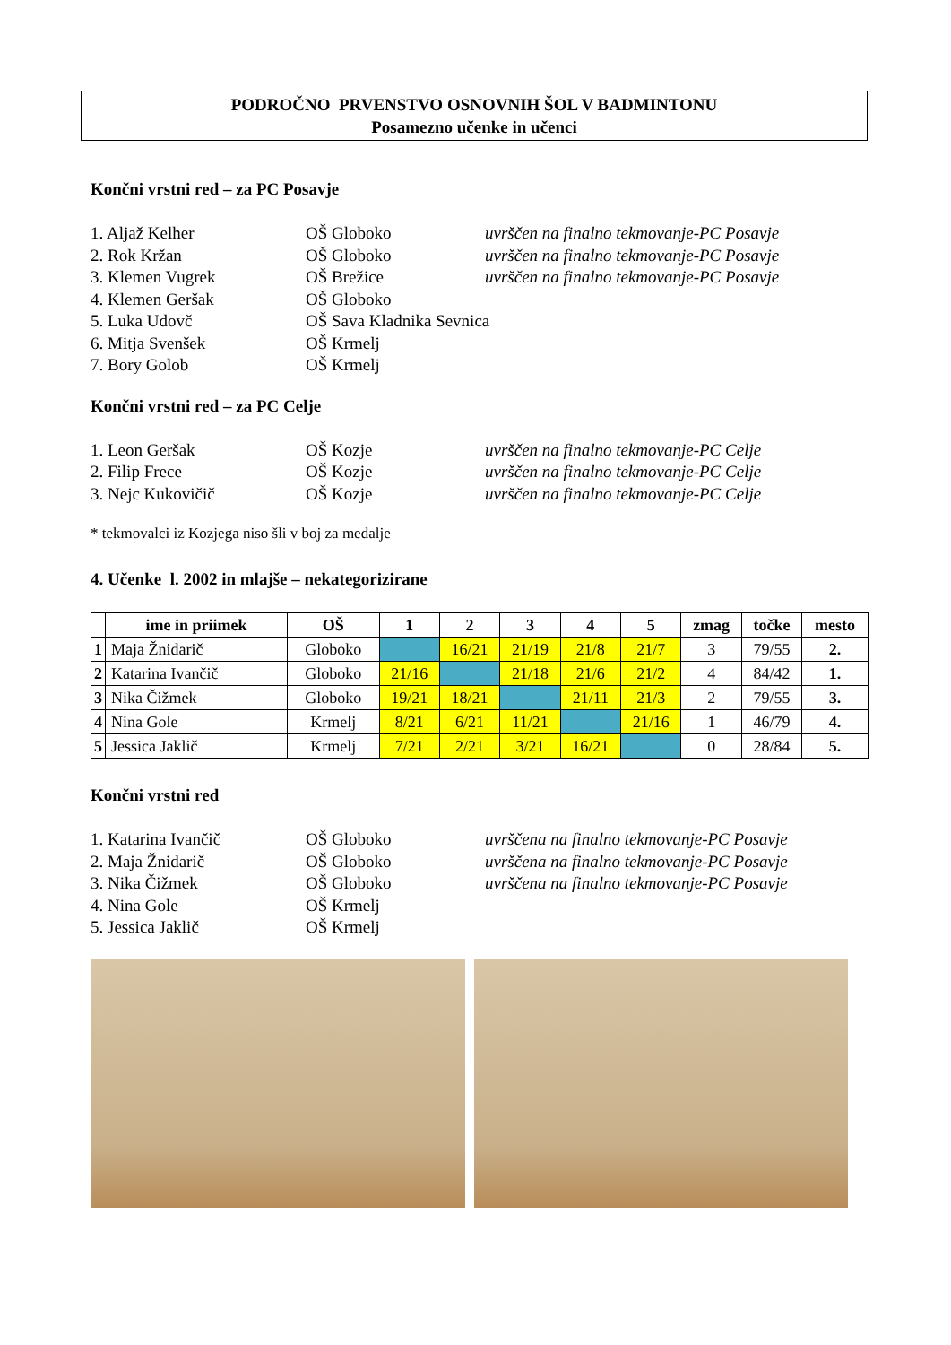PODROČNO PRVENSTVO OSNOVNIH ŠOL V BADMINTONU
Posamezno učenke in učenci
Končni vrstni red – za PC Posavje
1. Aljaž Kelher OŠ Globoko uvrščen na finalno tekmovanje-PC Posavje
2. Rok Kržan OŠ Globoko uvrščen na finalno tekmovanje-PC Posavje
3. Klemen Vugrek OŠ Brežice uvrščen na finalno tekmovanje-PC Posavje
4. Klemen Geršak OŠ Globoko
5. Luka Udovč OŠ Sava Kladnika Sevnica
6. Mitja Svenšek OŠ Krmelj
7. Bory Golob OŠ Krmelj
Končni vrstni red – za PC Celje
1. Leon Geršak OŠ Kozje uvrščen na finalno tekmovanje-PC Celje
2. Filip Frece OŠ Kozje uvrščen na finalno tekmovanje-PC Celje
3. Nejc Kukovičič OŠ Kozje uvrščen na finalno tekmovanje-PC Celje
* tekmovalci iz Kozjega niso šli v boj za medalje
4. Učenke l. 2002 in mlajše – nekategorizirane
| | ime in priimek | OŠ | 1 | 2 | 3 | 4 | 5 | zmag | točke | mesto |
| --- | --- | --- | --- | --- | --- | --- | --- | --- | --- | --- |
| 1 | Maja Žnidarič | Globoko | | 16/21 | 21/19 | 21/8 | 21/7 | 3 | 79/55 | 2. |
| 2 | Katarina Ivančič | Globoko | 21/16 | | 21/18 | 21/6 | 21/2 | 4 | 84/42 | 1. |
| 3 | Nika Čižmek | Globoko | 19/21 | 18/21 | | 21/11 | 21/3 | 2 | 79/55 | 3. |
| 4 | Nina Gole | Krmelj | 8/21 | 6/21 | 11/21 | | 21/16 | 1 | 46/79 | 4. |
| 5 | Jessica Jaklič | Krmelj | 7/21 | 2/21 | 3/21 | 16/21 | | 0 | 28/84 | 5. |
Končni vrstni red
1. Katarina Ivančič OŠ Globoko uvrščena na finalno tekmovanje-PC Posavje
2. Maja Žnidarič OŠ Globoko uvrščena na finalno tekmovanje-PC Posavje
3. Nika Čižmek OŠ Globoko uvrščena na finalno tekmovanje-PC Posavje
4. Nina Gole OŠ Krmelj
5. Jessica Jaklič OŠ Krmelj